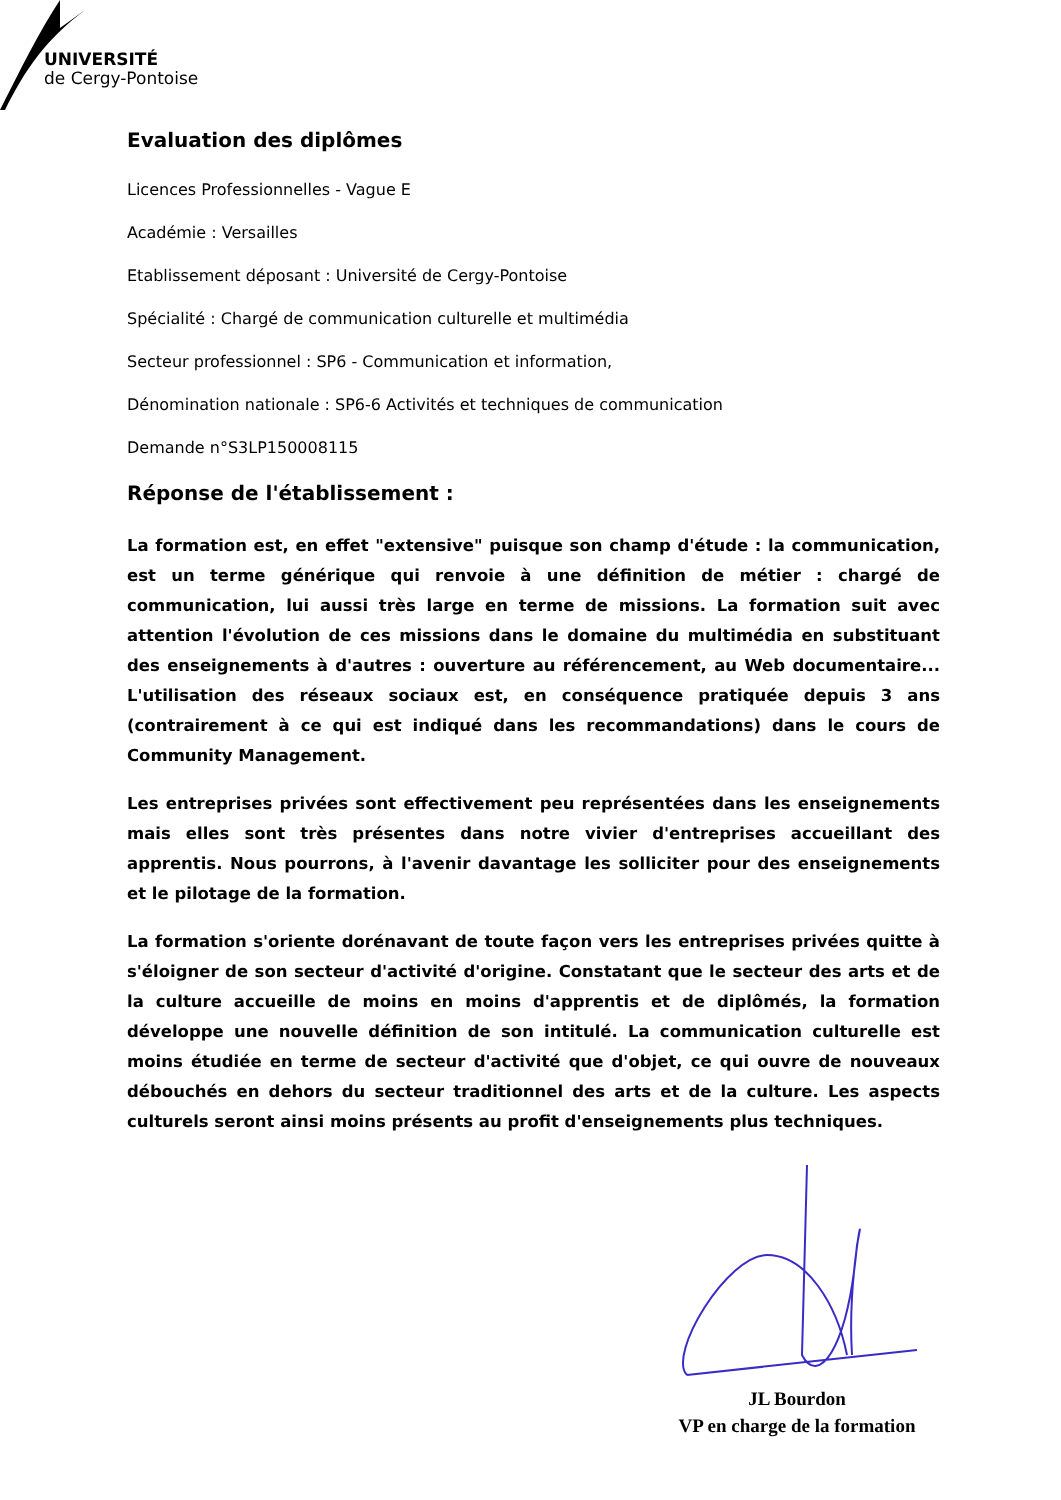UNIVERSITÉ
de Cergy-Pontoise
Evaluation des diplômes
Licences Professionnelles - Vague E
Académie : Versailles
Etablissement déposant : Université de Cergy-Pontoise
Spécialité : Chargé de communication culturelle et multimédia
Secteur professionnel : SP6 - Communication et information,
Dénomination nationale : SP6-6 Activités et techniques de communication
Demande n°S3LP150008115
Réponse de l'établissement :
La formation est, en effet "extensive" puisque son champ d'étude : la communication, est un terme générique qui renvoie à une définition de métier : chargé de communication, lui aussi très large en terme de missions. La formation suit avec attention l'évolution de ces missions dans le domaine du multimédia en substituant des enseignements à d'autres : ouverture au référencement, au Web documentaire... L'utilisation des réseaux sociaux est, en conséquence pratiquée depuis 3 ans (contrairement à ce qui est indiqué dans les recommandations) dans le cours de Community Management.
Les entreprises privées sont effectivement peu représentées dans les enseignements mais elles sont très présentes dans notre vivier d'entreprises accueillant des apprentis. Nous pourrons, à l'avenir davantage les solliciter pour des enseignements et le pilotage de la formation.
La formation s'oriente dorénavant de toute façon vers les entreprises privées quitte à s'éloigner de son secteur d'activité d'origine. Constatant que le secteur des arts et de la culture accueille de moins en moins d'apprentis et de diplômés, la formation développe une nouvelle définition de son intitulé. La communication culturelle est moins étudiée en terme de secteur d'activité que d'objet, ce qui ouvre de nouveaux débouchés en dehors du secteur traditionnel des arts et de la culture. Les aspects culturels seront ainsi moins présents au profit d'enseignements plus techniques.
JL Bourdon
VP en charge de la formation